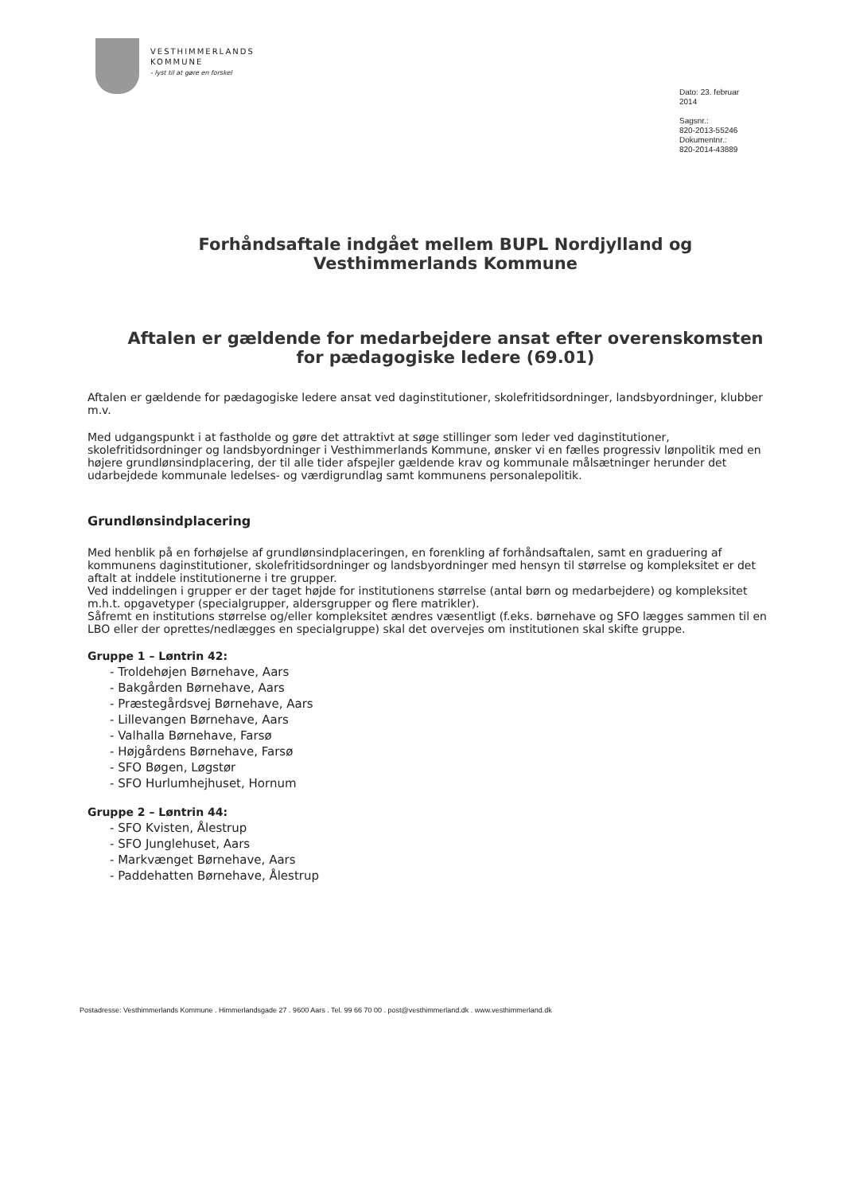VESTHIMMERLANDS
KOMMUNE
- lyst til at gøre en forskel
Dato: 23. februar
2014
Sagsnr.:
820-2013-55246
Dokumentnr.:
820-2014-43889
Forhåndsaftale indgået mellem BUPL Nordjylland og Vesthimmerlands Kommune
Aftalen er gældende for medarbejdere ansat efter overenskomsten for pædagogiske ledere (69.01)
Aftalen er gældende for pædagogiske ledere ansat ved daginstitutioner, skolefritidsordninger, landsbyordninger, klubber m.v.
Med udgangspunkt i at fastholde og gøre det attraktivt at søge stillinger som leder ved daginstitutioner, skolefritidsordninger og landsbyordninger i Vesthimmerlands Kommune, ønsker vi en fælles progressiv lønpolitik med en højere grundlønsindplacering, der til alle tider afspejler gældende krav og kommunale målsætninger herunder det udarbejdede kommunale ledelses- og værdigrundlag samt kommunens personalepolitik.
Grundlønsindplacering
Med henblik på en forhøjelse af grundlønsindplaceringen, en forenkling af forhåndsaftalen, samt en graduering af kommunens daginstitutioner, skolefritidsordninger og landsbyordninger med hensyn til størrelse og kompleksitet er det aftalt at inddele institutionerne i tre grupper.
Ved inddelingen i grupper er der taget højde for institutionens størrelse (antal børn og medarbejdere) og kompleksitet m.h.t. opgavetyper (specialgrupper, aldersgrupper og flere matrikler).
Såfremt en institutions størrelse og/eller kompleksitet ændres væsentligt (f.eks. børnehave og SFO lægges sammen til en LBO eller der oprettes/nedlægges en specialgruppe) skal det overvejes om institutionen skal skifte gruppe.
Gruppe 1 – Løntrin 42:
- Troldehøjen Børnehave, Aars
- Bakgården Børnehave, Aars
- Præstegårdsvej Børnehave, Aars
- Lillevangen Børnehave, Aars
- Valhalla Børnehave, Farsø
- Højgårdens Børnehave, Farsø
- SFO Bøgen, Løgstør
- SFO Hurlumhejhuset, Hornum
Gruppe 2 – Løntrin 44:
- SFO Kvisten, Ålestrup
- SFO Junglehuset, Aars
- Markvænget Børnehave, Aars
- Paddehatten Børnehave, Ålestrup
Postadresse: Vesthimmerlands Kommune . Himmerlandsgade 27 . 9600 Aars . Tel. 99 66 70 00 . post@vesthimmerland.dk . www.vesthimmerland.dk